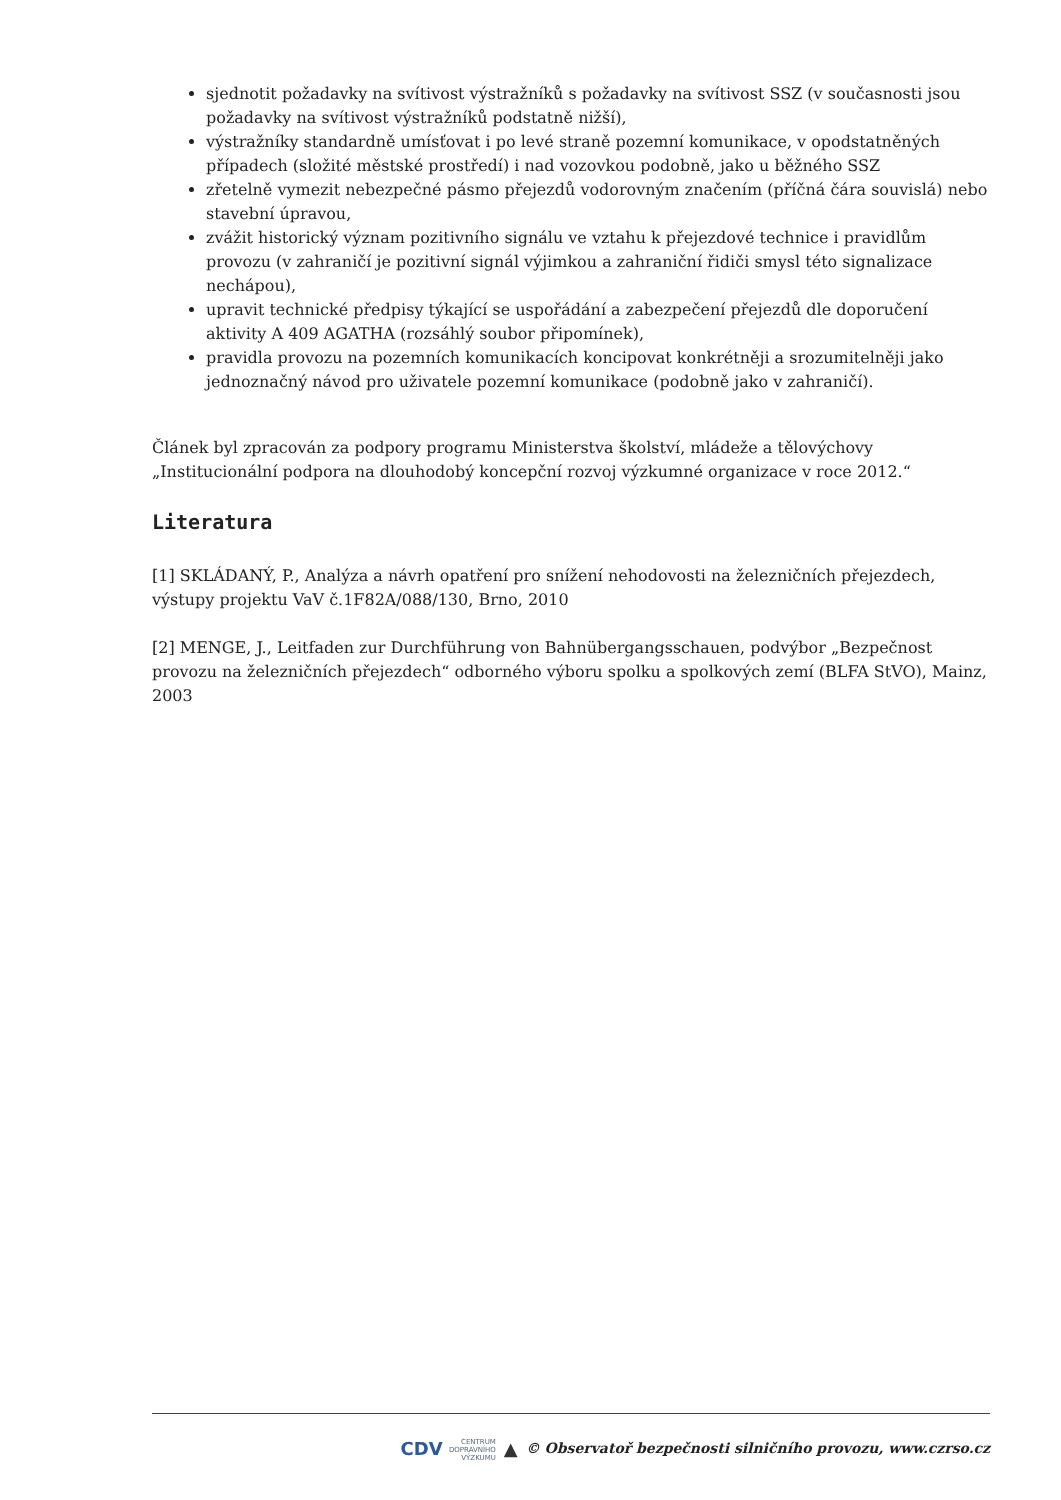sjednotit požadavky na svítivost výstražníků s požadavky na svítivost SSZ (v současnosti jsou požadavky na svítivost výstražníků podstatně nižší),
výstražníky standardně umísťovat i po levé straně pozemní komunikace, v opodstatněných případech (složité městské prostředí) i nad vozovkou podobně, jako u běžného SSZ
zřetelně vymezit nebezpečné pásmo přejezdů vodorovným značením (příčná čára souvislá) nebo stavební úpravou,
zvážit historický význam pozitivního signálu ve vztahu k přejezdové technice i pravidlům provozu (v zahraničí je pozitivní signál výjimkou a zahraniční řidiči smysl této signalizace nechápou),
upravit technické předpisy týkající se uspořádání a zabezpečení přejezdů dle doporučení aktivity A 409 AGATHA (rozsáhlý soubor připomínek),
pravidla provozu na pozemních komunikacích koncipovat konkrétněji a srozumitelněji jako jednoznačný návod pro uživatele pozemní komunikace (podobně jako v zahraničí).
Článek byl zpracován za podpory programu Ministerstva školství, mládeže a tělovýchovy „Institucionální podpora na dlouhodobý koncepční rozvoj výzkumné organizace v roce 2012.“
Literatura
[1] SKLÁDANÝ, P., Analýza a návrh opatření pro snížení nehodovosti na železničních přejezdech, výstupy projektu VaV č.1F82A/088/130, Brno, 2010
[2] MENGE, J., Leitfaden zur Durchführung von Bahnübergangsschauen, podvýbor „Bezpečnost provozu na železničních přejezdech“ odborného výboru spolku a spolkových zemí (BLFA StVO), Mainz, 2003
CDV CENTRUM
DOPRAVNÍHO
VÝZKUMU ▲ © Observatoř bezpečnosti silničního provozu, www.czrso.cz